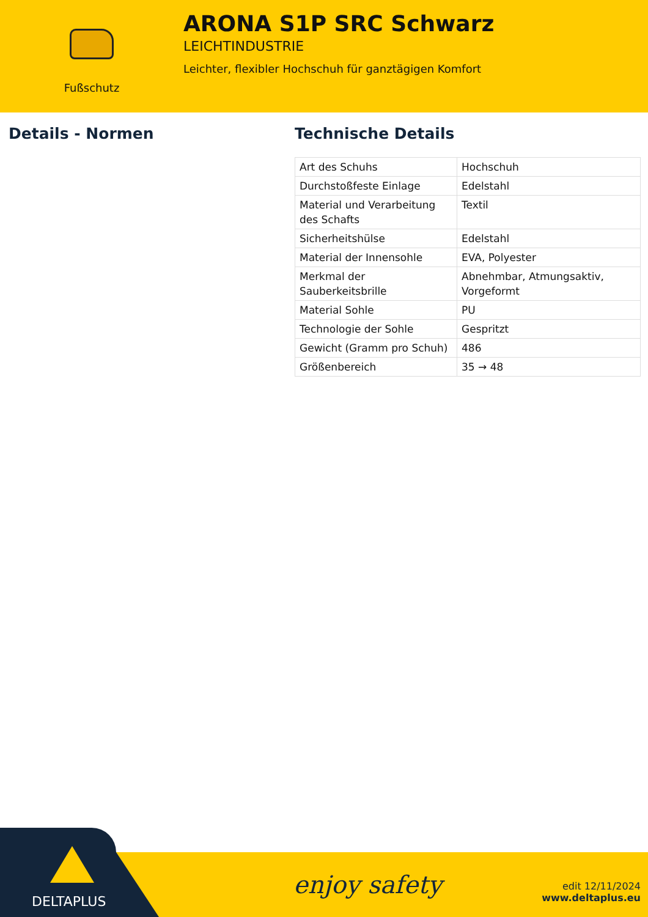Fußschutz
ARONA S1P SRC Schwarz
LEICHTINDUSTRIE
Leichter, flexibler Hochschuh für ganztägigen Komfort
Details - Normen Technische Details
| Art des Schuhs | Hochschuh |
| Durchstoßfeste Einlage | Edelstahl |
| Material und Verarbeitung des Schafts | Textil |
| Sicherheitshülse | Edelstahl |
| Material der Innensohle | EVA, Polyester |
| Merkmal der Sauberkeitsbrille | Abnehmbar, Atmungsaktiv, Vorgeformt |
| Material Sohle | PU |
| Technologie der Sohle | Gespritzt |
| Gewicht (Gramm pro Schuh) | 486 |
| Größenbereich | 35 → 48 |
enjoy safety
edit 12/11/2024
www.deltaplus.eu
DELTAPLUS